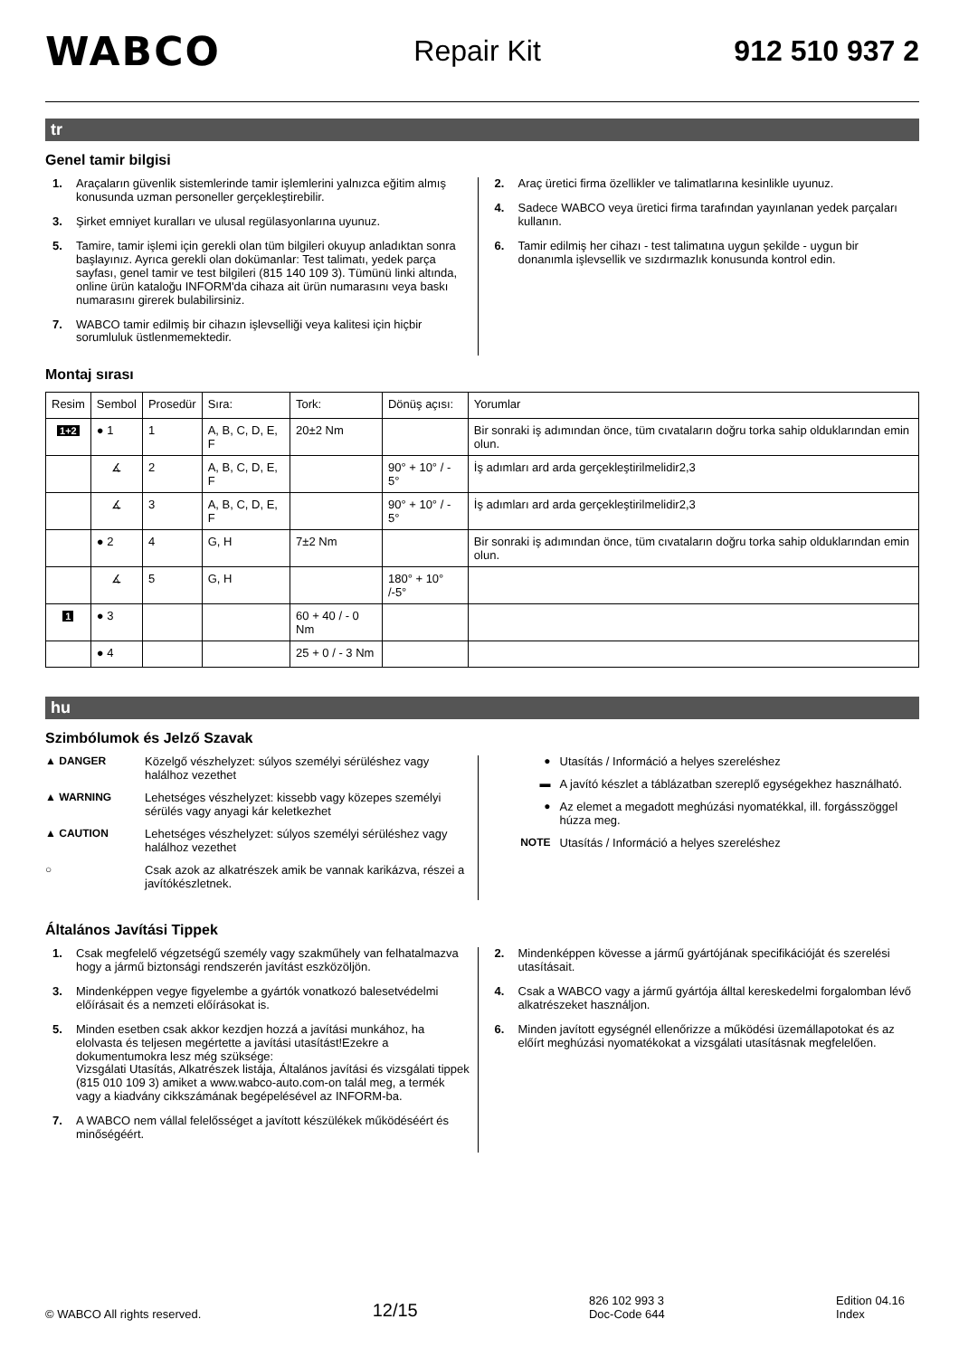WABCO Repair Kit 912 510 937 2
tr
Genel tamir bilgisi
1. Araçaların güvenlik sistemlerinde tamir işlemlerini yalnızca eğitim almış konusunda uzman personeller gerçekleştirebilir.
3. Şirket emniyet kuralları ve ulusal regülasyonlarına uyunuz.
5. Tamire, tamir işlemi için gerekli olan tüm bilgileri okuyup anladıktan sonra başlayınız. Ayrıca gerekli olan dokümanlar: Test talimatı, yedek parça sayfası, genel tamir ve test bilgileri (815 140 109 3). Tümünü linki altında, online ürün kataloğu INFORM'da cihaza ait ürün numarasını veya baskı numarasını girerek bulabilirsiniz.
7. WABCO tamir edilmiş bir cihazın işlevselliği veya kalitesi için hiçbir sorumluluk üstlenmemektedir.
2. Araç üretici firma özellikler ve talimatlarına kesinlikle uyunuz.
4. Sadece WABCO veya üretici firma tarafından yayınlanan yedek parçaları kullanın.
6. Tamir edilmiş her cihazı - test talimatına uygun şekilde - uygun bir donanımla işlevsellik ve sızdırmazlık konusunda kontrol edin.
Montaj sırası
| Resim | Sembol | Prosedür | Sıra: | Tork: | Dönüş açısı: | Yorumlar |
| --- | --- | --- | --- | --- | --- | --- |
| 1+2 | ● 1 | 1 | A, B, C, D, E, F | 20±2 Nm | | Bir sonraki iş adımından önce, tüm cıvataların doğru torka sahip olduklarından emin olun. |
| | ∡ | 2 | A, B, C, D, E, F | | 90° + 10° / - 5° | İş adımları ard arda gerçekleştirilmelidir2,3 |
| | ∡ | 3 | A, B, C, D, E, F | | 90° + 10° / - 5° | İş adımları ard arda gerçekleştirilmelidir2,3 |
| | ● 2 | 4 | G, H | 7±2 Nm | | Bir sonraki iş adımından önce, tüm cıvataların doğru torka sahip olduklarından emin olun. |
| | ∡ | 5 | G, H | | 180° + 10° /-5° | |
| 1 | ● 3 | | | 60 + 40 / - 0 Nm | | |
| | ● 4 | | | 25 + 0 / - 3 Nm | | |
hu
Szimbólumok és Jelző Szavak
▲ DANGER Közelgő vészhelyzet: súlyos személyi sérüléshez vagy halálhoz vezethet
▲ WARNING Lehetséges vészhelyzet: kissebb vagy közepes személyi sérülés vagy anyagi kár keletkezhet
▲ CAUTION Lehetséges vészhelyzet: súlyos személyi sérüléshez vagy halálhoz vezethet
○ Csak azok az alkatrészek amik be vannak karikázva, részei a javítókészletnek.
● Utasítás / Információ a helyes szereléshez
▬ A javító készlet a táblázatban szereplő egységekhez használható.
● Az elemet a megadott meghúzási nyomatékkal, ill. forgásszöggel húzza meg.
NOTE Utasítás / Információ a helyes szereléshez
Általános Javítási Tippek
1. Csak megfelelő végzetségű személy vagy szakműhely van felhatalmazva hogy a jármű biztonsági rendszerén javítást eszközöljön.
3. Mindenképpen vegye figyelembe a gyártók vonatkozó balesetvédelmi előírásait és a nemzeti előírásokat is.
5. Minden esetben csak akkor kezdjen hozzá a javítási munkához, ha elolvasta és teljesen megértette a javítási utasítást!Ezekre a dokumentumokra lesz még szüksége:
Vizsgálati Utasítás, Alkatrészek listája, Általános javítási és vizsgálati tippek (815 010 109 3) amiket a www.wabco-auto.com-on talál meg, a termék vagy a kiadvány cikkszámának begépelésével az INFORM-ba.
7. A WABCO nem vállal felelősséget a javított készülékek működéséért és minőségéért.
2. Mindenképpen kövesse a jármű gyártójának specifikációját és szerelési utasításait.
4. Csak a WABCO vagy a jármű gyártója álltal kereskedelmi forgalomban lévő alkatrészeket használjon.
6. Minden javított egységnél ellenőrizze a működési üzemállapotokat és az előírt meghúzási nyomatékokat a vizsgálati utasításnak megfelelően.
© WABCO All rights reserved. 12/15 826 102 993 3
Doc-Code 644 Edition 04.16
Index